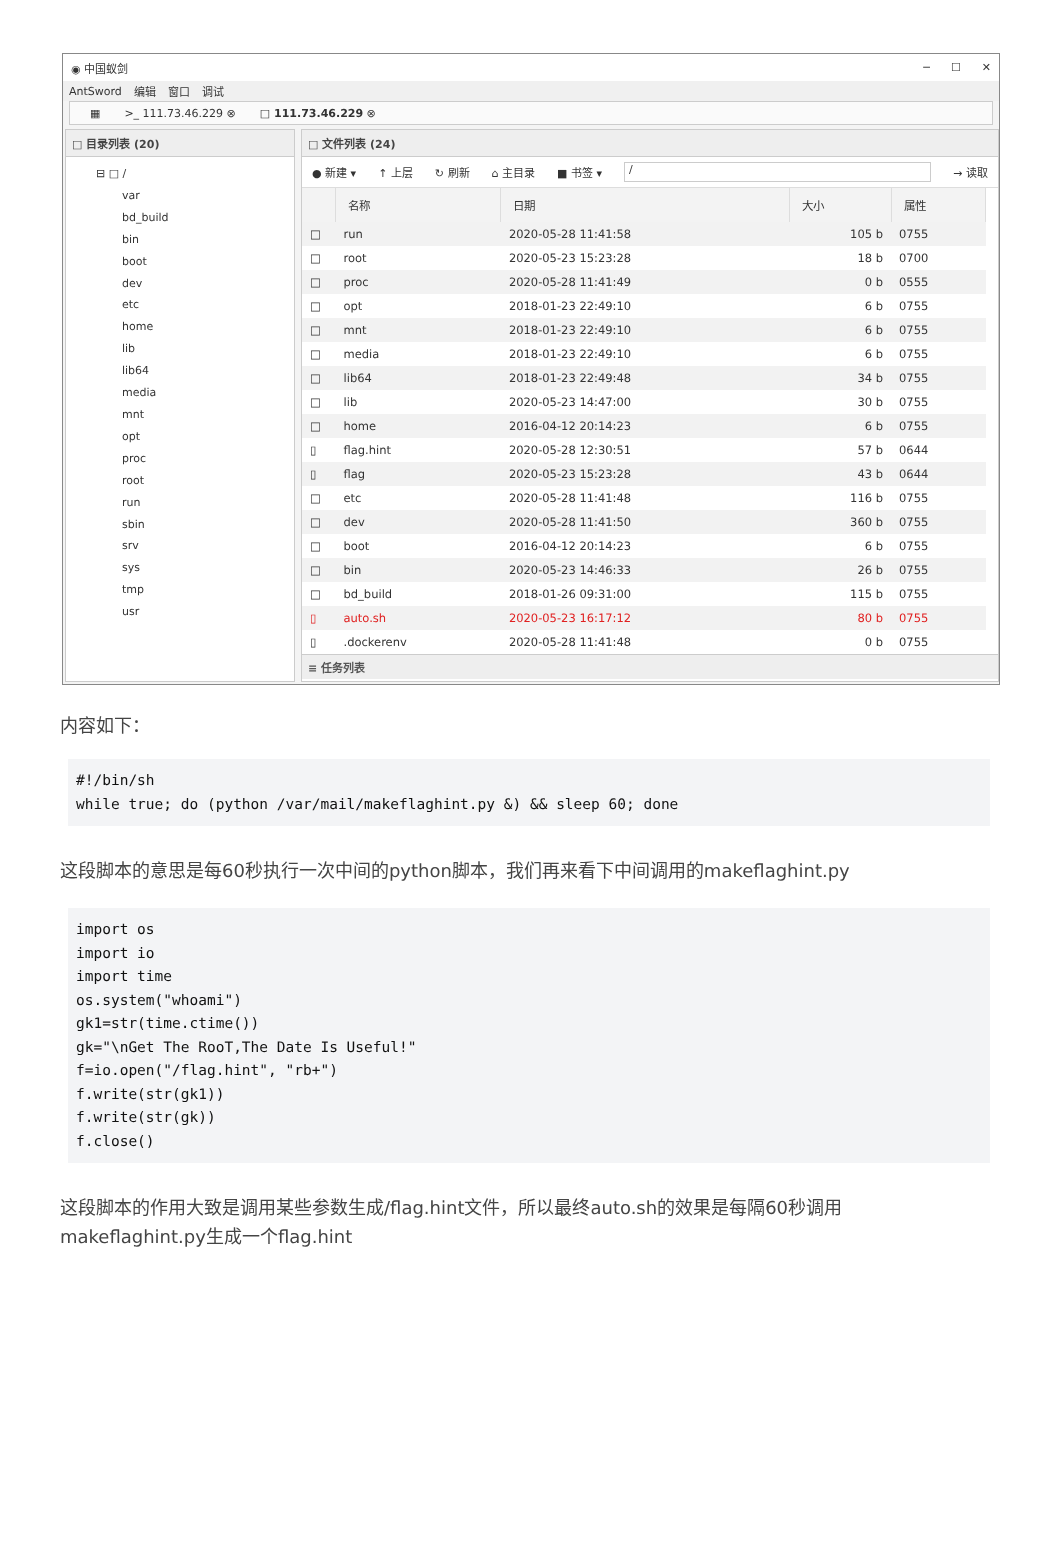◉ 中国蚁剑 ─ ☐ ✕
AntSword 编辑 窗口 调试
▦ >_ 111.73.46.229 ⊗ □ 111.73.46.229 ⊗
□ 目录列表 (20)
⊟ □ /
var
bd_build
bin
boot
dev
etc
home
lib
lib64
media
mnt
opt
proc
root
run
sbin
srv
sys
tmp
usr
□ 文件列表 (24)
● 新建 ▾ ↑ 上层 ↻ 刷新 ⌂ 主目录 ■ 书签 ▾ / → 读取
| | 名称 | 日期 | 大小 | 属性 |
| --- | --- | --- | --- | --- |
| □ | run | 2020-05-28 11:41:58 | 105 b | 0755 |
| □ | root | 2020-05-23 15:23:28 | 18 b | 0700 |
| □ | proc | 2020-05-28 11:41:49 | 0 b | 0555 |
| □ | opt | 2018-01-23 22:49:10 | 6 b | 0755 |
| □ | mnt | 2018-01-23 22:49:10 | 6 b | 0755 |
| □ | media | 2018-01-23 22:49:10 | 6 b | 0755 |
| □ | lib64 | 2018-01-23 22:49:48 | 34 b | 0755 |
| □ | lib | 2020-05-23 14:47:00 | 30 b | 0755 |
| □ | home | 2016-04-12 20:14:23 | 6 b | 0755 |
| ▯ | flag.hint | 2020-05-28 12:30:51 | 57 b | 0644 |
| ▯ | flag | 2020-05-23 15:23:28 | 43 b | 0644 |
| □ | etc | 2020-05-28 11:41:48 | 116 b | 0755 |
| □ | dev | 2020-05-28 11:41:50 | 360 b | 0755 |
| □ | boot | 2016-04-12 20:14:23 | 6 b | 0755 |
| □ | bin | 2020-05-23 14:46:33 | 26 b | 0755 |
| □ | bd_build | 2018-01-26 09:31:00 | 115 b | 0755 |
| ▯ | auto.sh | 2020-05-23 16:17:12 | 80 b | 0755 |
| ▯ | .dockerenv | 2020-05-28 11:41:48 | 0 b | 0755 |
≡ 任务列表
内容如下：
#!/bin/sh
while true; do (python /var/mail/makeflaghint.py &) && sleep 60; done
这段脚本的意思是每60秒执行一次中间的python脚本，我们再来看下中间调用的makeflaghint.py
import os
import io
import time
os.system("whoami")
gk1=str(time.ctime())
gk="\nGet The RooT,The Date Is Useful!"
f=io.open("/flag.hint", "rb+")
f.write(str(gk1))
f.write(str(gk))
f.close()
这段脚本的作用大致是调用某些参数生成/flag.hint文件，所以最终auto.sh的效果是每隔60秒调用makeflaghint.py生成一个flag.hint